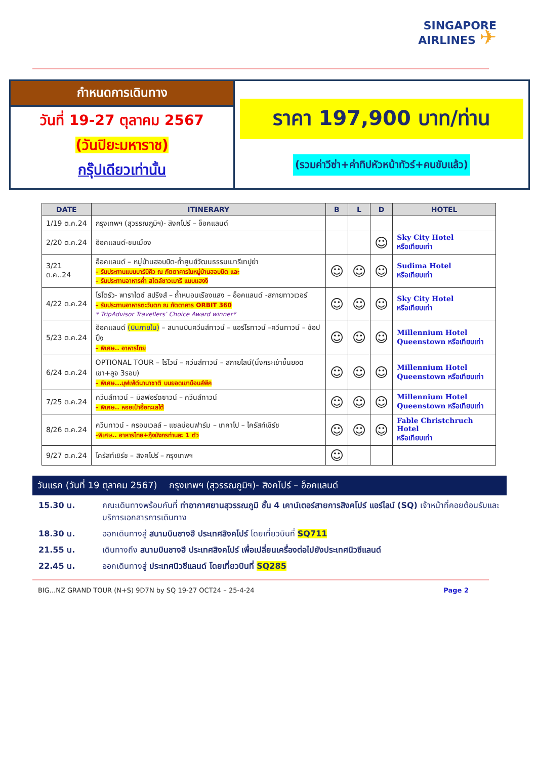SINGAPORE
AIRLINES ✈
กำหนดการเดินทาง
วันที่ 19-27 ตุลาคม 2567
(วันปิยะมหาราช)
กรุ๊ปเดียวเท่านั้น
ราคา 197,900 บาท/ท่าน
(รวมค่าวีซ่า+ค่าทิปหัวหน้าทัวร์+คนขับแล้ว)
| DATE | ITINERARY | B | L | D | HOTEL |
| --- | --- | --- | --- | --- | --- |
| 1/19 ต.ค.24 | กรุงเทพฯ (สุวรรณภูมิฯ)- สิงคโปร์ – อ็อคแลนด์ | | | | |
| 2/20 ต.ค.24 | อ็อคแลนด์-ชมเมือง | | | ☺ | Sky City Hotel หรือเทียบเท่า |
| 3/21 ต.ค..24 | อ็อคแลนด์ – หมู่บ้านฮอบบิต-ถ้ำศูนย์วัฒนธรรมเมารีเทปูย่า – รับประทานแบบบาร์บีคิว ณ ภัตตาคารในหมู่บ้านฮอบบิต และ – รับประทานอาหารค่ำ สไตล์ชาวเมารี แบบแฮงงิ | ☺ | ☺ | ☺ | Sudima Hotel หรือเทียบเท่า |
| 4/22 ต.ค.24 | โรโตรัว- พาราไดซ์ สปริงส์ – ถ้ำหนอนเรืองแสง – อ็อคแลนด์ -สกายทาวเวอร์ – รับประทานอาหารตะวันตก ณ ภัตตาคาร ORBIT 360 * TripAdvisor Travellers’ Choice Award winner* | ☺ | ☺ | ☺ | Sky City Hotel หรือเทียบเท่า |
| 5/23 ต.ค.24 | อ็อคแลนด์ (บินภายใน) – สนามบินควีนส์ทาวน์ – แอร์โรทาวน์ –ควีนทาวน์ – ช้อปปิ้ง – พิเศษ.. อาหารไทย | ☺ | ☺ | ☺ | Millennium Hotel Queenstown หรือเทียบเท่า |
| 6/24 ต.ค.24 | OPTIONAL TOUR – ไร่ไวน์ – ควีนส์ทาวน์ – สกายไลน์(นั่งกระเช้าขึ้นยอดเขา+ลูจ 3รอบ) – พิเศษ...บุฟเฟ่ต์นานาชาติ บนยอดเขาบ๊อบส์พีค | ☺ | ☺ | ☺ | Millennium Hotel Queenstown หรือเทียบเท่า |
| 7/25 ต.ค.24 | ควีนส์ทาวน์ – มิลฟอร์ดซาวน์ – ควีนส์ทาวน์ – พิเศษ.. หอยเป๋าฮื้อทะเลใต้ | ☺ | ☺ | ☺ | Millennium Hotel Queenstown หรือเทียบเท่า |
| 8/26 ต.ค.24 | ควีนทาวน์ - ครอมเวลล์ – แซลม่อนฟาร์ม – เทคาโป – ไครัสท์เชิร์ช -พิเศษ.. อาหารไทย+กุ้งมังกรท่านละ 1 ตัว | ☺ | ☺ | ☺ | Fable Christchruch Hotel หรือเทียบเท่า |
| 9/27 ต.ค.24 | ไครัสท์เชิร์ช – สิงคโปร์ – กรุงเทพฯ | ☺ | | | |
วันแรก (วันที่ 19 ตุลาคม 2567) กรุงเทพฯ (สุวรรณภูมิฯ)- สิงคโปร์ – อ็อคแลนด์
15.30 น. คณะเดินทางพร้อมกันที่ ท่าอากาศยานสุวรรณภูมิ ชั้น 4 เคาน์เตอร์สายการสิงคโปร์ แอร์ไลน์ (SQ) เจ้าหน้าที่คอยต้อนรับและบริการเอกสารการเดินทาง
18.30 น. ออกเดินทางสู่ สนามบินชางฮี ประเทศสิงคโปร์ โดยเที่ยวบินที่ SQ711
21.55 น. เดินทางถึง สนามบินชางฮี ประเทศสิงคโปร์ เพื่อเปลี่ยนเครื่องต่อไปยังประเทศนิวซีแลนด์
22.45 น. ออกเดินทางสู่ ประเทศนิวซีแลนด์ โดยเที่ยวบินที่ SQ285
BIG...NZ GRAND TOUR (N+S) 9D7N by SQ 19-27 OCT24 – 25-4-24 Page 2